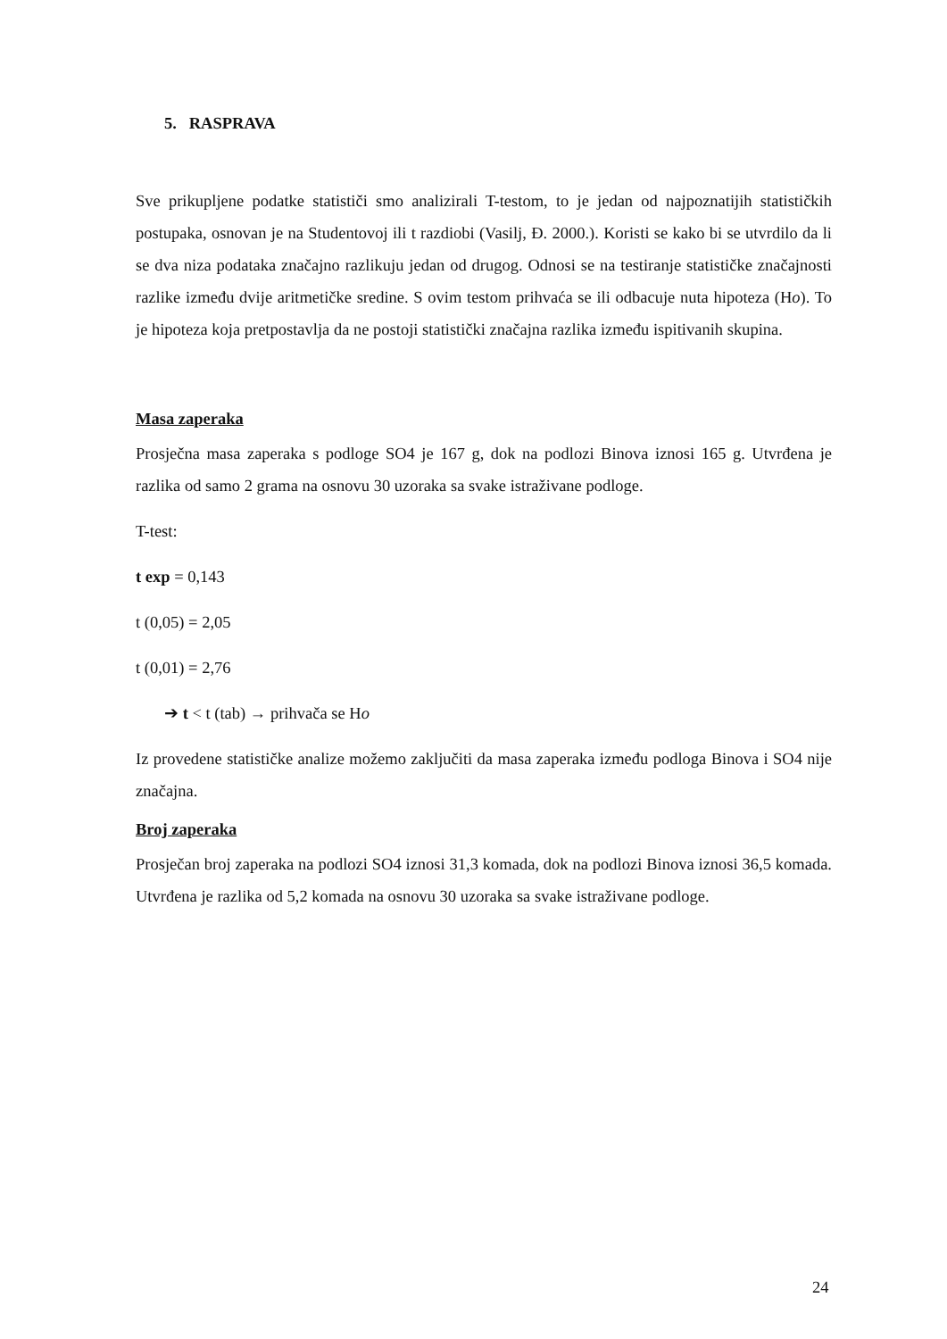5. RASPRAVA
Sve prikupljene podatke statističi smo analizirali T-testom, to je jedan od najpoznatijih statističkih postupaka, osnovan je na Studentovoj ili t razdiobi (Vasilj, Đ. 2000.). Koristi se kako bi se utvrdilo da li se dva niza podataka značajno razlikuju jedan od drugog. Odnosi se na testiranje statističke značajnosti razlike između dvije aritmetičke sredine. S ovim testom prihvaća se ili odbacuje nuta hipoteza (Ho). To je hipoteza koja pretpostavlja da ne postoji statistički značajna razlika između ispitivanih skupina.
Masa zaperaka
Prosječna masa zaperaka s podloge SO4 je 167 g, dok na podlozi Binova iznosi 165 g. Utvrđena je razlika od samo 2 grama na osnovu 30 uzoraka sa svake istraživane podloge.
T-test:
t exp = 0,143
t (0,05) = 2,05
t (0,01) = 2,76
➔ t < t (tab) → prihvača se Ho
Iz provedene statističke analize možemo zaključiti da masa zaperaka između podloga Binova i SO4 nije značajna.
Broj zaperaka
Prosječan broj zaperaka na podlozi SO4 iznosi 31,3 komada, dok na podlozi Binova iznosi 36,5 komada. Utvrđena je razlika od 5,2 komada na osnovu 30 uzoraka sa svake istraživane podloge.
24